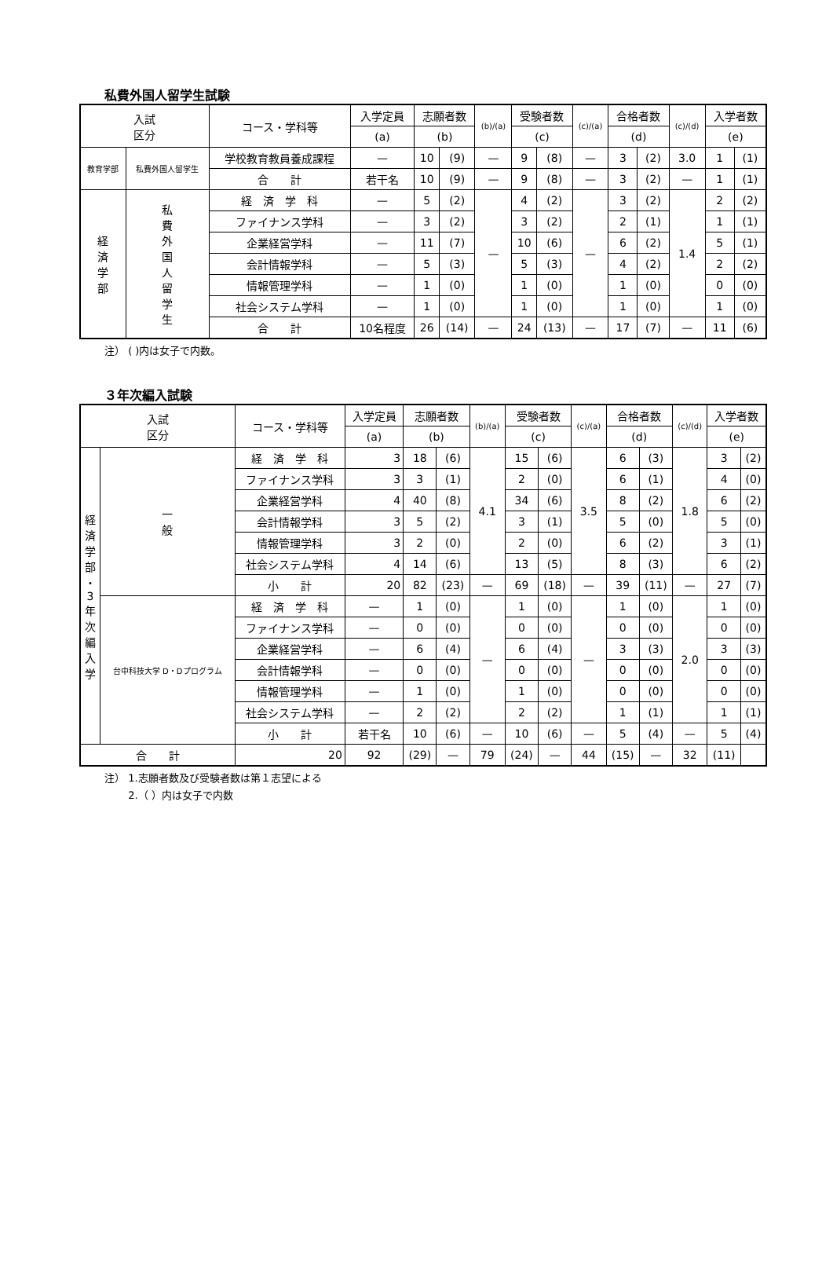私費外国人留学生試験
| 入試 区分 | | コース・学科等 | 入学定員 | 志願者数 | | (b)/(a) | 受験者数 | | (c)/(a) | 合格者数 | | (c)/(d) | 入学者数 | |
| --- | --- | --- | --- | --- | --- | --- | --- | --- | --- | --- | --- | --- | --- | --- |
| | | | (a) | (b) | | | (c) | | | (d) | | | (e) | |
| 教育学部 | 私費外国人留学生 | 学校教育教員養成課程 | — | 10 | (9) | — | 9 | (8) | — | 3 | (2) | 3.0 | 1 | (1) |
| | | 合 計 | 若干名 | 10 | (9) | — | 9 | (8) | — | 3 | (2) | — | 1 | (1) |
| 経 済 学 部 | 私 費 外 国 人 留 学 生 | 経 済 学 科 | — | 5 | (2) | — | 4 | (2) | — | 3 | (2) | 1.4 | 2 | (2) |
| | | ファイナンス学科 | — | 3 | (2) | | 3 | (2) | | 2 | (1) | | 1 | (1) |
| | | 企業経営学科 | — | 11 | (7) | | 10 | (6) | | 6 | (2) | | 5 | (1) |
| | | 会計情報学科 | — | 5 | (3) | | 5 | (3) | | 4 | (2) | | 2 | (2) |
| | | 情報管理学科 | — | 1 | (0) | | 1 | (0) | | 1 | (0) | | 0 | (0) |
| | | 社会システム学科 | — | 1 | (0) | | 1 | (0) | | 1 | (0) | | 1 | (0) |
| | | 合 計 | 10名程度 | 26 | (14) | — | 24 | (13) | — | 17 | (7) | — | 11 | (6) |
注） ( )内は女子で内数。
３年次編入試験
| 入試 区分 | | コース・学科等 | 入学定員 | 志願者数 | | (b)/(a) | 受験者数 | | (c)/(a) | 合格者数 | | (c)/(d) | 入学者数 | |
| --- | --- | --- | --- | --- | --- | --- | --- | --- | --- | --- | --- | --- | --- | --- |
| | | | (a) | (b) | | | (c) | | | (d) | | | (e) | |
| 経 済 学 部 ・ 3 年 次 編 入 学 | 一 般 | 経 済 学 科 | 3 | 18 | (6) | 4.1 | 15 | (6) | 3.5 | 6 | (3) | 1.8 | 3 | (2) |
| | | ファイナンス学科 | 3 | 3 | (1) | | 2 | (0) | | 6 | (1) | | 4 | (0) |
| | | 企業経営学科 | 4 | 40 | (8) | | 34 | (6) | | 8 | (2) | | 6 | (2) |
| | | 会計情報学科 | 3 | 5 | (2) | | 3 | (1) | | 5 | (0) | | 5 | (0) |
| | | 情報管理学科 | 3 | 2 | (0) | | 2 | (0) | | 6 | (2) | | 3 | (1) |
| | | 社会システム学科 | 4 | 14 | (6) | | 13 | (5) | | 8 | (3) | | 6 | (2) |
| | | 小 計 | 20 | 82 | (23) | — | 69 | (18) | — | 39 | (11) | — | 27 | (7) |
| | 台中科技大学 D・Dプログラム | 経 済 学 科 | — | 1 | (0) | — | 1 | (0) | — | 1 | (0) | 2.0 | 1 | (0) |
| | | ファイナンス学科 | — | 0 | (0) | | 0 | (0) | | 0 | (0) | | 0 | (0) |
| | | 企業経営学科 | — | 6 | (4) | | 6 | (4) | | 3 | (3) | | 3 | (3) |
| | | 会計情報学科 | — | 0 | (0) | | 0 | (0) | | 0 | (0) | | 0 | (0) |
| | | 情報管理学科 | — | 1 | (0) | | 1 | (0) | | 0 | (0) | | 0 | (0) |
| | | 社会システム学科 | — | 2 | (2) | | 2 | (2) | | 1 | (1) | | 1 | (1) |
| | | 小 計 | 若干名 | 10 | (6) | — | 10 | (6) | — | 5 | (4) | — | 5 | (4) |
| 合 計 | | 20 | 92 | (29) | — | 79 | (24) | — | 44 | (15) | — | 32 | (11) | |
注） 1.志願者数及び受験者数は第１志望による
　　 2.（ ）内は女子で内数